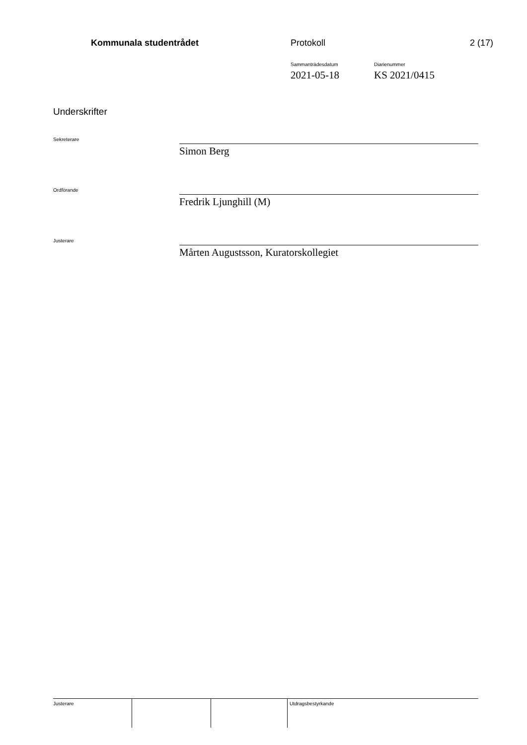Kommunala studentrådet Protokoll 2 (17)
Sammanträdesdatum
2021-05-18
Diarienummer
KS 2021/0415
Underskrifter
Sekreterare
Simon Berg
Ordförande
Fredrik Ljunghill (M)
Justerare
Mårten Augustsson, Kuratorskollegiet
| Justerare | | | Utdragsbestyrkande |